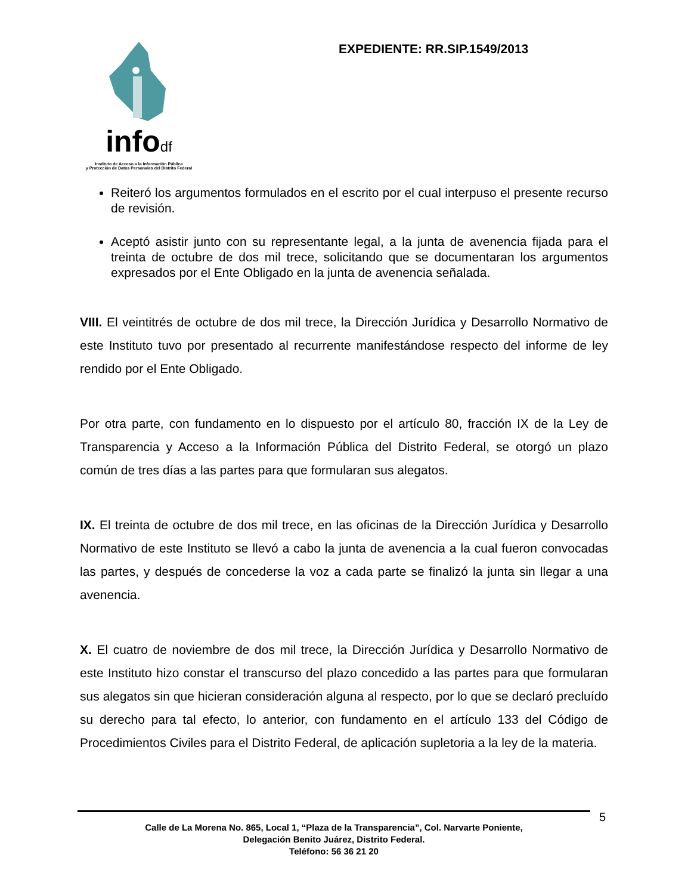infodf
Instituto de Acceso a la Información Pública
y Protección de Datos Personales del Distrito Federal
EXPEDIENTE: RR.SIP.1549/2013
Reiteró los argumentos formulados en el escrito por el cual interpuso el presente recurso de revisión.
Aceptó asistir junto con su representante legal, a la junta de avenencia fijada para el treinta de octubre de dos mil trece, solicitando que se documentaran los argumentos expresados por el Ente Obligado en la junta de avenencia señalada.
VIII. El veintitrés de octubre de dos mil trece, la Dirección Jurídica y Desarrollo Normativo de este Instituto tuvo por presentado al recurrente manifestándose respecto del informe de ley rendido por el Ente Obligado.
Por otra parte, con fundamento en lo dispuesto por el artículo 80, fracción IX de la Ley de Transparencia y Acceso a la Información Pública del Distrito Federal, se otorgó un plazo común de tres días a las partes para que formularan sus alegatos.
IX. El treinta de octubre de dos mil trece, en las oficinas de la Dirección Jurídica y Desarrollo Normativo de este Instituto se llevó a cabo la junta de avenencia a la cual fueron convocadas las partes, y después de concederse la voz a cada parte se finalizó la junta sin llegar a una avenencia.
X. El cuatro de noviembre de dos mil trece, la Dirección Jurídica y Desarrollo Normativo de este Instituto hizo constar el transcurso del plazo concedido a las partes para que formularan sus alegatos sin que hicieran consideración alguna al respecto, por lo que se declaró precluído su derecho para tal efecto, lo anterior, con fundamento en el artículo 133 del Código de Procedimientos Civiles para el Distrito Federal, de aplicación supletoria a la ley de la materia.
Calle de La Morena No. 865, Local 1, “Plaza de la Transparencia”, Col. Narvarte Poniente,
Delegación Benito Juárez, Distrito Federal.
Teléfono: 56 36 21 20
5